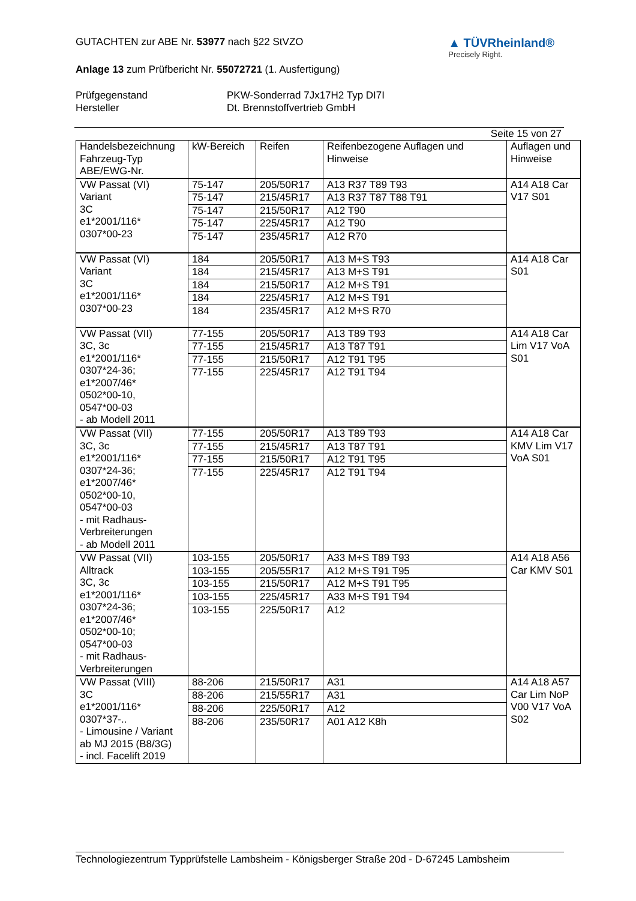GUTACHTEN zur ABE Nr. 53977 nach §22 StVZO
▲ TÜVRheinland®
Precisely Right.
Anlage 13 zum Prüfbericht Nr. 55072721 (1. Ausfertigung)
Prüfgegenstand
Hersteller
PKW-Sonderrad 7Jx17H2 Typ DI7I
Dt. Brennstoffvertrieb GmbH
Seite 15 von 27
| Handelsbezeichnung Fahrzeug-Typ ABE/EWG-Nr. | kW-Bereich | Reifen | Reifenbezogene Auflagen und Hinweise | Auflagen und Hinweise |
| --- | --- | --- | --- | --- |
| VW Passat (VI) Variant 3C e1*2001/116* 0307*00-23 | 75-147 | 205/50R17 | A13 R37 T89 T93 | A14 A18 Car V17 S01 |
| | 75-147 | 215/45R17 | A13 R37 T87 T88 T91 | |
| | 75-147 | 215/50R17 | A12 T90 | |
| | 75-147 | 225/45R17 | A12 T90 | |
| | 75-147 | 235/45R17 | A12 R70 | |
| VW Passat (VI) Variant 3C e1*2001/116* 0307*00-23 | 184 | 205/50R17 | A13 M+S T93 | A14 A18 Car S01 |
| | 184 | 215/45R17 | A13 M+S T91 | |
| | 184 | 215/50R17 | A12 M+S T91 | |
| | 184 | 225/45R17 | A12 M+S T91 | |
| | 184 | 235/45R17 | A12 M+S R70 | |
| VW Passat (VII) 3C, 3c e1*2001/116* 0307*24-36; e1*2007/46* 0502*00-10, 0547*00-03 - ab Modell 2011 | 77-155 | 205/50R17 | A13 T89 T93 | A14 A18 Car Lim V17 VoA S01 |
| | 77-155 | 215/45R17 | A13 T87 T91 | |
| | 77-155 | 215/50R17 | A12 T91 T95 | |
| | 77-155 | 225/45R17 | A12 T91 T94 | |
| VW Passat (VII) 3C, 3c e1*2001/116* 0307*24-36; e1*2007/46* 0502*00-10, 0547*00-03 - mit Radhaus- Verbreiterungen - ab Modell 2011 | 77-155 | 205/50R17 | A13 T89 T93 | A14 A18 Car KMV Lim V17 VoA S01 |
| | 77-155 | 215/45R17 | A13 T87 T91 | |
| | 77-155 | 215/50R17 | A12 T91 T95 | |
| | 77-155 | 225/45R17 | A12 T91 T94 | |
| VW Passat (VII) Alltrack 3C, 3c e1*2001/116* 0307*24-36; e1*2007/46* 0502*00-10; 0547*00-03 - mit Radhaus- Verbreiterungen | 103-155 | 205/50R17 | A33 M+S T89 T93 | A14 A18 A56 Car KMV S01 |
| | 103-155 | 205/55R17 | A12 M+S T91 T95 | |
| | 103-155 | 215/50R17 | A12 M+S T91 T95 | |
| | 103-155 | 225/45R17 | A33 M+S T91 T94 | |
| | 103-155 | 225/50R17 | A12 | |
| VW Passat (VIII) 3C e1*2001/116* 0307*37-.. - Limousine / Variant ab MJ 2015 (B8/3G) - incl. Facelift 2019 | 88-206 | 215/50R17 | A31 | A14 A18 A57 Car Lim NoP V00 V17 VoA S02 |
| | 88-206 | 215/55R17 | A31 | |
| | 88-206 | 225/50R17 | A12 | |
| | 88-206 | 235/50R17 | A01 A12 K8h | |
Technologiezentrum Typprüfstelle Lambsheim - Königsberger Straße 20d - D-67245 Lambsheim